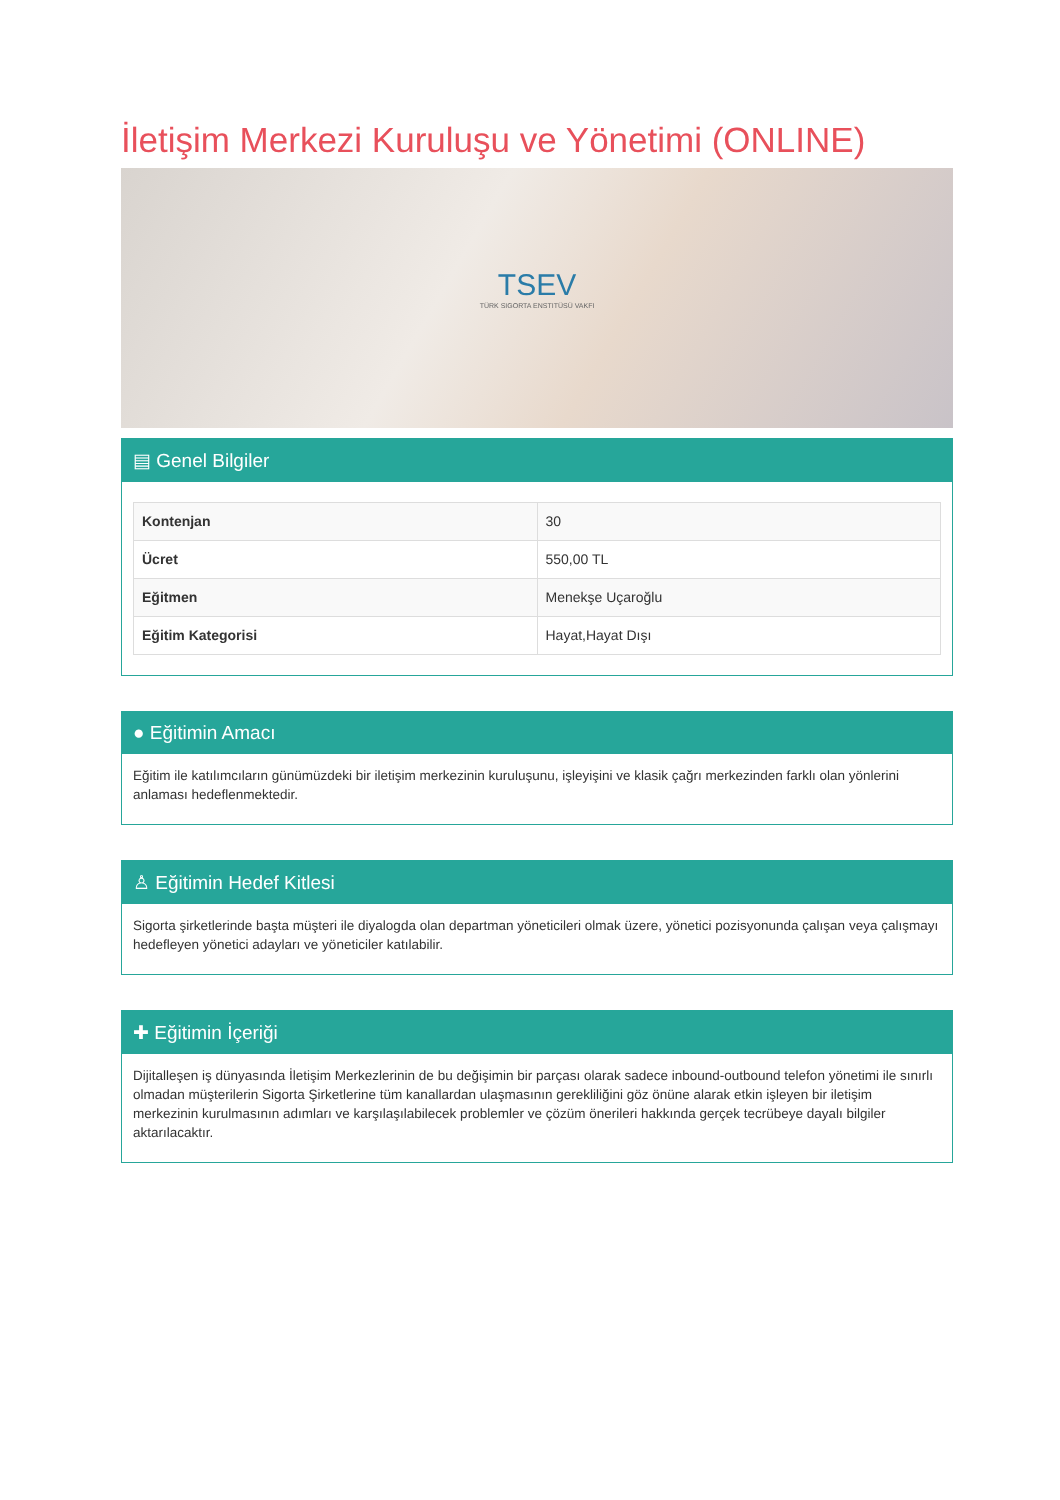İletişim Merkezi Kuruluşu ve Yönetimi (ONLINE)
TSEV
TÜRK SIGORTA ENSTITÜSÜ VAKFI
▤ Genel Bilgiler
| Kontenjan | 30 |
| Ücret | 550,00 TL |
| Eğitmen | Menekşe Uçaroğlu |
| Eğitim Kategorisi | Hayat,Hayat Dışı |
● Eğitimin Amacı
Eğitim ile katılımcıların günümüzdeki bir iletişim merkezinin kuruluşunu, işleyişini ve klasik çağrı merkezinden farklı olan yönlerini anlaması hedeflenmektedir.
♙ Eğitimin Hedef Kitlesi
Sigorta şirketlerinde başta müşteri ile diyalogda olan departman yöneticileri olmak üzere, yönetici pozisyonunda çalışan veya çalışmayı hedefleyen yönetici adayları ve yöneticiler katılabilir.
✚ Eğitimin İçeriği
Dijitalleşen iş dünyasında İletişim Merkezlerinin de bu değişimin bir parçası olarak sadece inbound-outbound telefon yönetimi ile sınırlı olmadan müşterilerin Sigorta Şirketlerine tüm kanallardan ulaşmasının gerekliliğini göz önüne alarak etkin işleyen bir iletişim merkezinin kurulmasının adımları ve karşılaşılabilecek problemler ve çözüm önerileri hakkında gerçek tecrübeye dayalı bilgiler aktarılacaktır.